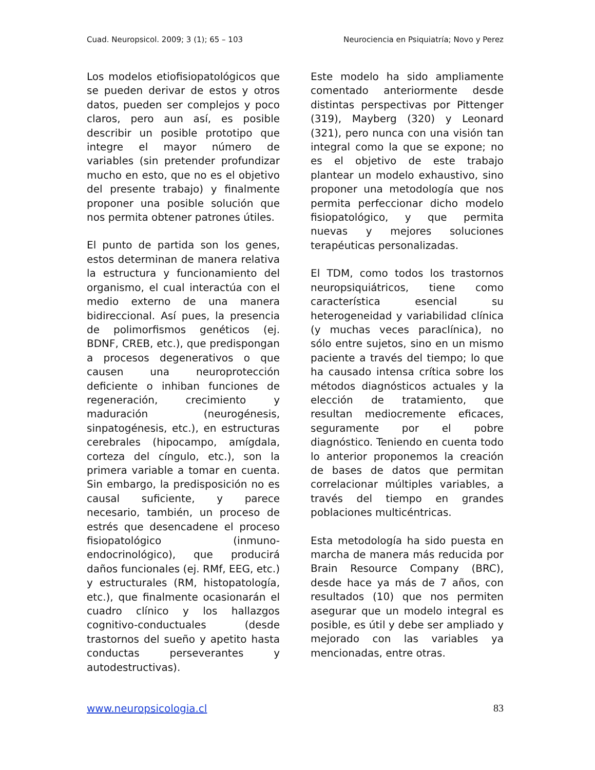Cuad. Neuropsicol. 2009; 3 (1); 65 – 103 Neurociencia en Psiquiatría; Novo y Perez
Los modelos etiofisiopatológicos que se pueden derivar de estos y otros datos, pueden ser complejos y poco claros, pero aun así, es posible describir un posible prototipo que integre el mayor número de variables (sin pretender profundizar mucho en esto, que no es el objetivo del presente trabajo) y finalmente proponer una posible solución que nos permita obtener patrones útiles.
El punto de partida son los genes, estos determinan de manera relativa la estructura y funcionamiento del organismo, el cual interactúa con el medio externo de una manera bidireccional. Así pues, la presencia de polimorfismos genéticos (ej. BDNF, CREB, etc.), que predispongan a procesos degenerativos o que causen una neuroprotección deficiente o inhiban funciones de regeneración, crecimiento y maduración (neurogénesis, sinpatogénesis, etc.), en estructuras cerebrales (hipocampo, amígdala, corteza del cíngulo, etc.), son la primera variable a tomar en cuenta. Sin embargo, la predisposición no es causal suficiente, y parece necesario, también, un proceso de estrés que desencadene el proceso fisiopatológico (inmuno-endocrinológico), que producirá daños funcionales (ej. RMf, EEG, etc.) y estructurales (RM, histopatología, etc.), que finalmente ocasionarán el cuadro clínico y los hallazgos cognitivo-conductuales (desde trastornos del sueño y apetito hasta conductas perseverantes y autodestructivas).
Este modelo ha sido ampliamente comentado anteriormente desde distintas perspectivas por Pittenger (319), Mayberg (320) y Leonard (321), pero nunca con una visión tan integral como la que se expone; no es el objetivo de este trabajo plantear un modelo exhaustivo, sino proponer una metodología que nos permita perfeccionar dicho modelo fisiopatológico, y que permita nuevas y mejores soluciones terapéuticas personalizadas.
El TDM, como todos los trastornos neuropsiquiátricos, tiene como característica esencial su heterogeneidad y variabilidad clínica (y muchas veces paraclínica), no sólo entre sujetos, sino en un mismo paciente a través del tiempo; lo que ha causado intensa crítica sobre los métodos diagnósticos actuales y la elección de tratamiento, que resultan mediocremente eficaces, seguramente por el pobre diagnóstico. Teniendo en cuenta todo lo anterior proponemos la creación de bases de datos que permitan correlacionar múltiples variables, a través del tiempo en grandes poblaciones multicéntricas.
Esta metodología ha sido puesta en marcha de manera más reducida por Brain Resource Company (BRC), desde hace ya más de 7 años, con resultados (10) que nos permiten asegurar que un modelo integral es posible, es útil y debe ser ampliado y mejorado con las variables ya mencionadas, entre otras.
www.neuropsicologia.cl 83